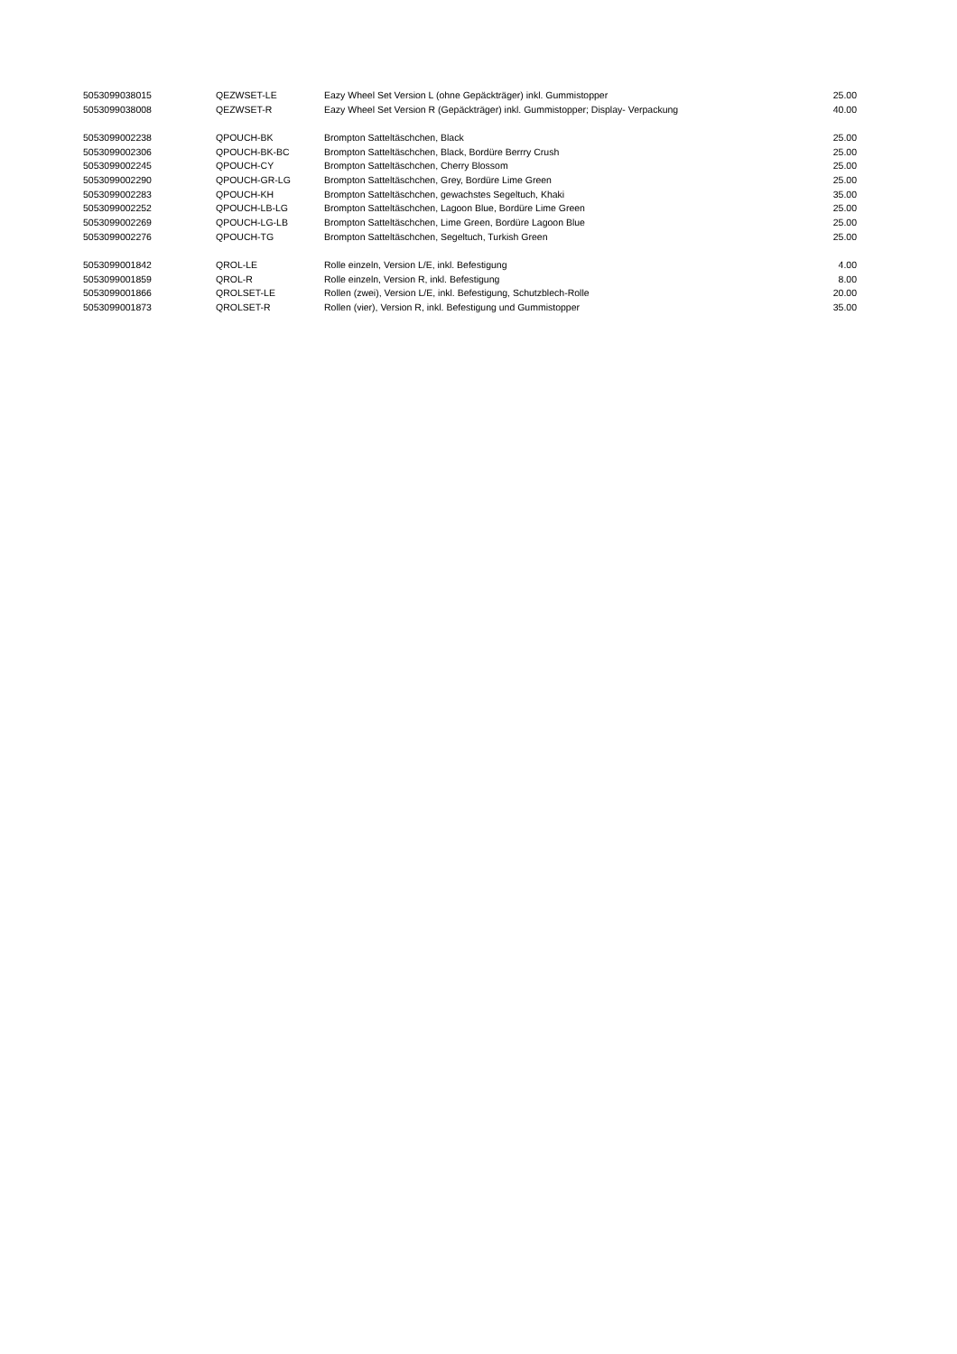| 5053099038015 | QEZWSET-LE | Eazy Wheel Set Version L (ohne Gepäckträger) inkl. Gummistopper | 25.00 |
| 5053099038008 | QEZWSET-R | Eazy Wheel Set Version R (Gepäckträger) inkl. Gummistopper; Display- Verpackung | 40.00 |
| 5053099002238 | QPOUCH-BK | Brompton Satteltäschchen, Black | 25.00 |
| 5053099002306 | QPOUCH-BK-BC | Brompton Satteltäschchen, Black, Bordüre Berrry Crush | 25.00 |
| 5053099002245 | QPOUCH-CY | Brompton Satteltäschchen, Cherry Blossom | 25.00 |
| 5053099002290 | QPOUCH-GR-LG | Brompton Satteltäschchen, Grey, Bordüre Lime Green | 25.00 |
| 5053099002283 | QPOUCH-KH | Brompton Satteltäschchen, gewachstes Segeltuch, Khaki | 35.00 |
| 5053099002252 | QPOUCH-LB-LG | Brompton Satteltäschchen, Lagoon Blue, Bordüre Lime Green | 25.00 |
| 5053099002269 | QPOUCH-LG-LB | Brompton Satteltäschchen, Lime Green, Bordüre Lagoon Blue | 25.00 |
| 5053099002276 | QPOUCH-TG | Brompton Satteltäschchen, Segeltuch, Turkish Green | 25.00 |
| 5053099001842 | QROL-LE | Rolle einzeln, Version L/E, inkl. Befestigung | 4.00 |
| 5053099001859 | QROL-R | Rolle einzeln, Version R, inkl. Befestigung | 8.00 |
| 5053099001866 | QROLSET-LE | Rollen (zwei), Version L/E, inkl. Befestigung, Schutzblech-Rolle | 20.00 |
| 5053099001873 | QROLSET-R | Rollen (vier), Version R, inkl. Befestigung und Gummistopper | 35.00 |